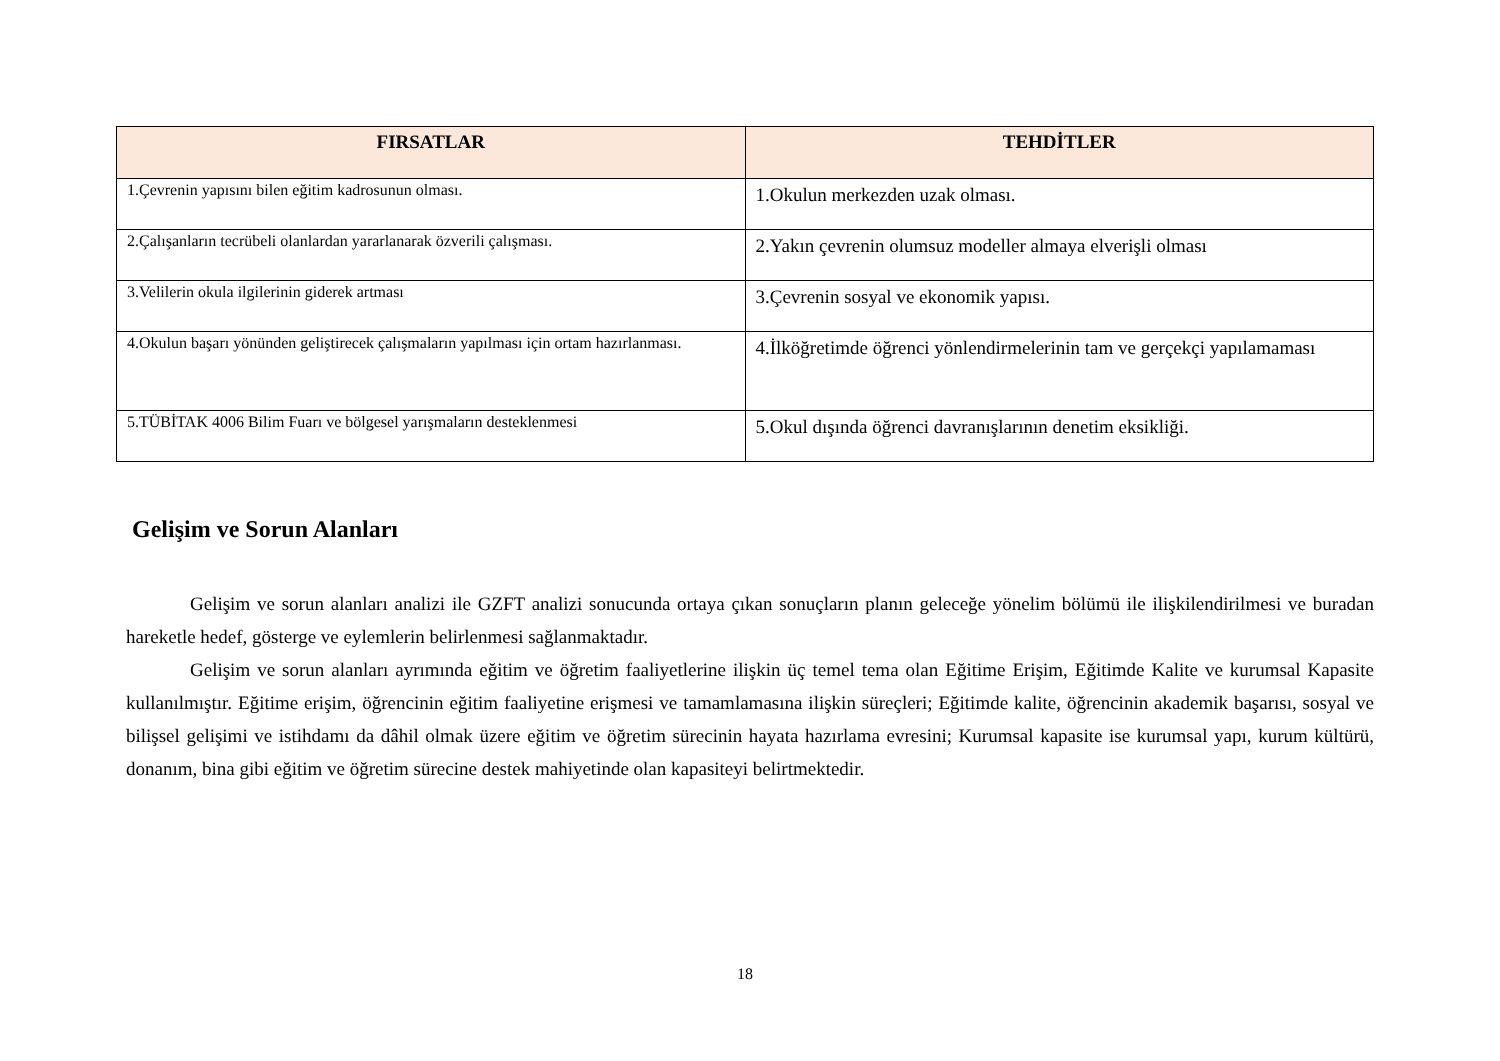| FIRSATLAR | TEHDİTLER |
| --- | --- |
| 1.Çevrenin yapısını bilen eğitim kadrosunun olması. | 1.Okulun merkezden uzak olması. |
| 2.Çalışanların tecrübeli olanlardan yararlanarak özverili çalışması. | 2.Yakın çevrenin olumsuz modeller almaya elverişli olması |
| 3.Velilerin okula ilgilerinin giderek artması | 3.Çevrenin sosyal ve ekonomik yapısı. |
| 4.Okulun başarı yönünden geliştirecek çalışmaların yapılması için ortam hazırlanması. | 4.İlköğretimde öğrenci yönlendirmelerinin tam ve gerçekçi yapılamaması |
| 5.TÜBİTAK 4006 Bilim Fuarı ve bölgesel yarışmaların desteklenmesi | 5.Okul dışında öğrenci davranışlarının denetim eksikliği. |
Gelişim ve Sorun Alanları
Gelişim ve sorun alanları analizi ile GZFT analizi sonucunda ortaya çıkan sonuçların planın geleceğe yönelim bölümü ile ilişkilendirilmesi ve buradan hareketle hedef, gösterge ve eylemlerin belirlenmesi sağlanmaktadır.
Gelişim ve sorun alanları ayrımında eğitim ve öğretim faaliyetlerine ilişkin üç temel tema olan Eğitime Erişim, Eğitimde Kalite ve kurumsal Kapasite kullanılmıştır. Eğitime erişim, öğrencinin eğitim faaliyetine erişmesi ve tamamlamasına ilişkin süreçleri; Eğitimde kalite, öğrencinin akademik başarısı, sosyal ve bilişsel gelişimi ve istihdamı da dâhil olmak üzere eğitim ve öğretim sürecinin hayata hazırlama evresini; Kurumsal kapasite ise kurumsal yapı, kurum kültürü, donanım, bina gibi eğitim ve öğretim sürecine destek mahiyetinde olan kapasiteyi belirtmektedir.
18